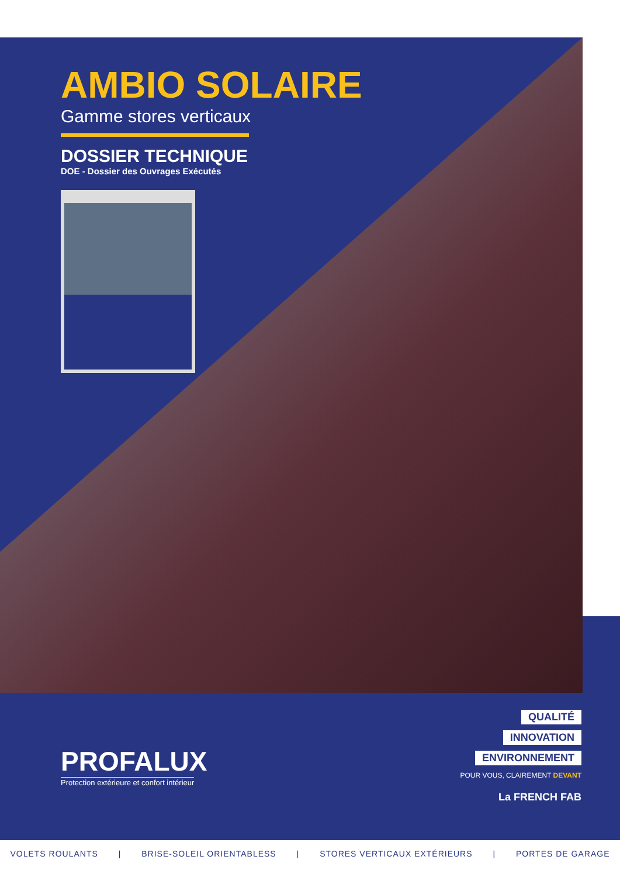AMBIO SOLAIRE
Gamme stores verticaux
DOSSIER TECHNIQUE
DOE - Dossier des Ouvrages Exécutés
PROFALUX
Protection extérieure et confort intérieur
QUALITÉ
INNOVATION
ENVIRONNEMENT
POUR VOUS, CLAIREMENT DEVANT
La FRENCH FAB
VOLETS ROULANTS | BRISE-SOLEIL ORIENTABLESS | STORES VERTICAUX EXTÉRIEURS | PORTES DE GARAGE